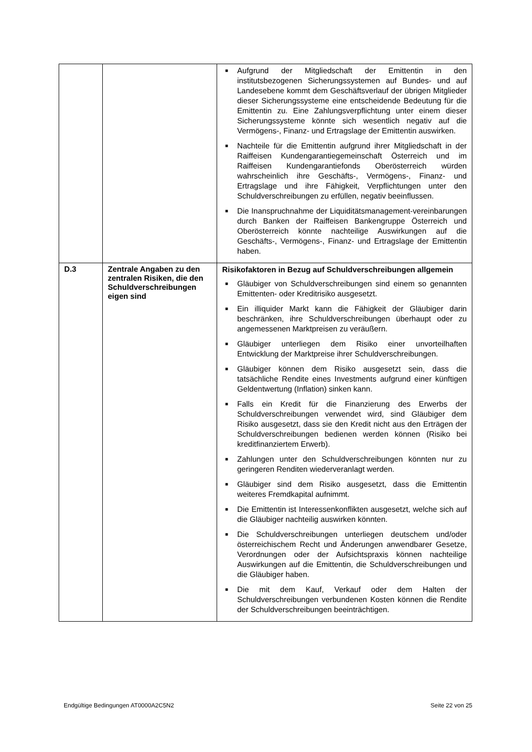| | | ■ Aufgrund der Mitgliedschaft der Emittentin in den institutsbezogenen Sicherungssystemen auf Bundes- und auf Landesebene kommt dem Geschäftsverlauf der übrigen Mitglieder dieser Sicherungssysteme eine entscheidende Bedeutung für die Emittentin zu. Eine Zahlungsverpflichtung unter einem dieser Sicherungssysteme könnte sich wesentlich negativ auf die Vermögens-, Finanz- und Ertragslage der Emittentin auswirken. ■ Nachteile für die Emittentin aufgrund ihrer Mitgliedschaft in der Raiffeisen Kundengarantiegemeinschaft Österreich und im Raiffeisen Kundengarantiefonds Oberösterreich würden wahrscheinlich ihre Geschäfts-, Vermögens-, Finanz- und Ertragslage und ihre Fähigkeit, Verpflichtungen unter den Schuldverschreibungen zu erfüllen, negativ beeinflussen. ■ Die Inanspruchnahme der Liquiditätsmanagement-vereinbarungen durch Banken der Raiffeisen Bankengruppe Österreich und Oberösterreich könnte nachteilige Auswirkungen auf die Geschäfts-, Vermögens-, Finanz- und Ertragslage der Emittentin haben. |
| D.3 | Zentrale Angaben zu den zentralen Risiken, die den Schuldverschreibungen eigen sind | Risikofaktoren in Bezug auf Schuldverschreibungen allgemein ■ Gläubiger von Schuldverschreibungen sind einem so genannten Emittenten- oder Kreditrisiko ausgesetzt. ■ Ein illiquider Markt kann die Fähigkeit der Gläubiger darin beschränken, ihre Schuldverschreibungen überhaupt oder zu angemessenen Marktpreisen zu veräußern. ■ Gläubiger unterliegen dem Risiko einer unvorteilhaften Entwicklung der Marktpreise ihrer Schuldverschreibungen. ■ Gläubiger können dem Risiko ausgesetzt sein, dass die tatsächliche Rendite eines Investments aufgrund einer künftigen Geldentwertung (Inflation) sinken kann. ■ Falls ein Kredit für die Finanzierung des Erwerbs der Schuldverschreibungen verwendet wird, sind Gläubiger dem Risiko ausgesetzt, dass sie den Kredit nicht aus den Erträgen der Schuldverschreibungen bedienen werden können (Risiko bei kreditfinanziertem Erwerb). ■ Zahlungen unter den Schuldverschreibungen könnten nur zu geringeren Renditen wiederveranlagt werden. ■ Gläubiger sind dem Risiko ausgesetzt, dass die Emittentin weiteres Fremdkapital aufnimmt. ■ Die Emittentin ist Interessenkonflikten ausgesetzt, welche sich auf die Gläubiger nachteilig auswirken könnten. ■ Die Schuldverschreibungen unterliegen deutschem und/oder österreichischem Recht und Änderungen anwendbarer Gesetze, Verordnungen oder der Aufsichtspraxis können nachteilige Auswirkungen auf die Emittentin, die Schuldverschreibungen und die Gläubiger haben. ■ Die mit dem Kauf, Verkauf oder dem Halten der Schuldverschreibungen verbundenen Kosten können die Rendite der Schuldverschreibungen beeinträchtigen. |
Endgültige Bedingungen AT0000A2C5N2 Seite 22 von 25